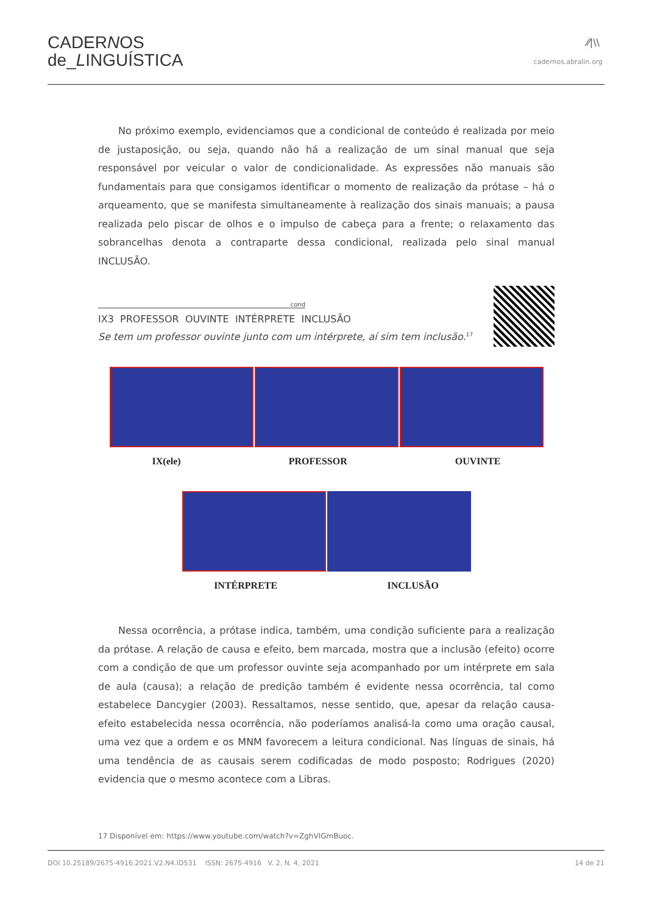CADERNOS
de_LINGUÍSTICA
⁄⁄|\\
cadernos.abralin.org
No próximo exemplo, evidenciamos que a condicional de conteúdo é realizada por meio de justaposição, ou seja, quando não há a realização de um sinal manual que seja responsável por veicular o valor de condicionalidade. As expressões não manuais são fundamentais para que consigamos identificar o momento de realização da prótase – há o arqueamento, que se manifesta simultaneamente à realização dos sinais manuais; a pausa realizada pelo piscar de olhos e o impulso de cabeça para a frente; o relaxamento das sobrancelhas denota a contraparte dessa condicional, realizada pelo sinal manual INCLUSÃO.
cond
IX3 PROFESSOR OUVINTE INTÉRPRETE INCLUSÃO
Se tem um professor ouvinte junto com um intérprete, aí sim tem inclusão.<sup>17</sup>
IX(ele) PROFESSOR OUVINTE
INTÉRPRETE INCLUSÃO
Nessa ocorrência, a prótase indica, também, uma condição suficiente para a realização da prótase. A relação de causa e efeito, bem marcada, mostra que a inclusão (efeito) ocorre com a condição de que um professor ouvinte seja acompanhado por um intérprete em sala de aula (causa); a relação de predição também é evidente nessa ocorrência, tal como estabelece Dancygier (2003). Ressaltamos, nesse sentido, que, apesar da relação causa-efeito estabelecida nessa ocorrência, não poderíamos analisá-la como uma oração causal, uma vez que a ordem e os MNM favorecem a leitura condicional. Nas línguas de sinais, há uma tendência de as causais serem codificadas de modo posposto; Rodrigues (2020) evidencia que o mesmo acontece com a Libras.
17 Disponível em: https://www.youtube.com/watch?v=ZghVIGmBuoc.
DOI 10.25189/2675-4916.2021.V2.N4.ID531 ISSN: 2675-4916 V. 2, N. 4, 2021 14 de 21